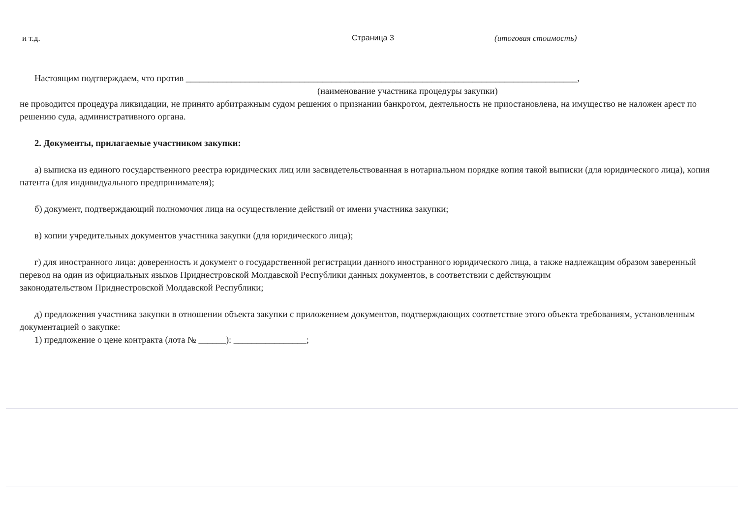и т.д. Страница 3 (итоговая стоимость)
Настоящим подтверждаем, что против ______________________________________________________________________________________,
(наименование участника процедуры закупки)
не проводится процедура ликвидации, не принято арбитражным судом решения о признании банкротом, деятельность не приостановлена, на имущество не наложен арест по решению суда, административного органа.
2. Документы, прилагаемые участником закупки:
а) выписка из единого государственного реестра юридических лиц или засвидетельствованная в нотариальном порядке копия такой выписки (для юридического лица), копия патента (для индивидуального предпринимателя);
б) документ, подтверждающий полномочия лица на осуществление действий от имени участника закупки;
в) копии учредительных документов участника закупки (для юридического лица);
г) для иностранного лица: доверенность и документ о государственной регистрации данного иностранного юридического лица, а также надлежащим образом заверенный перевод на один из официальных языков Приднестровской Молдавской Республики данных документов, в соответствии с действующим
законодательством Приднестровской Молдавской Республики;
д) предложения участника закупки в отношении объекта закупки с приложением документов, подтверждающих соответствие этого объекта требованиям, установленным документацией о закупке:
1) предложение о цене контракта (лота № ______): ________________;